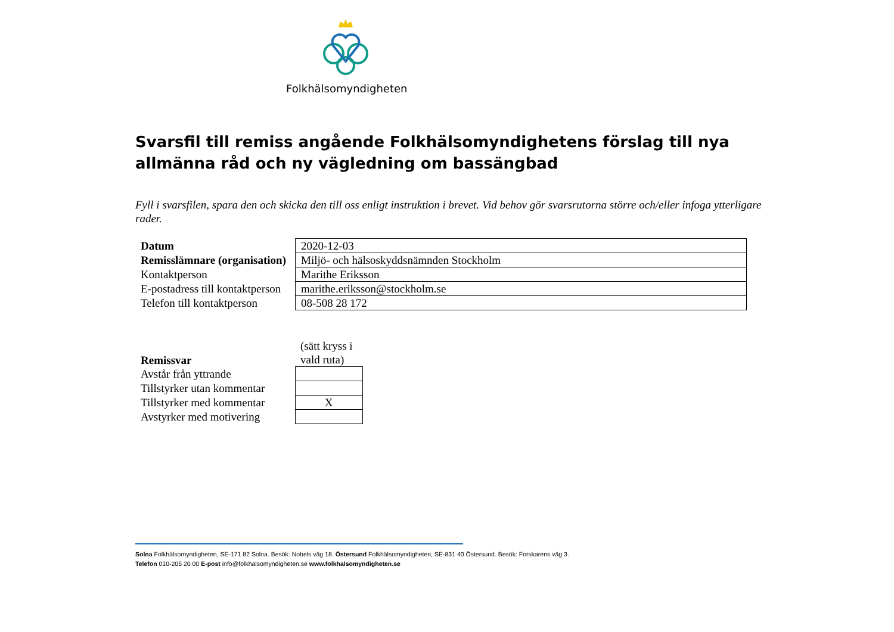Folkhälsomyndigheten
Svarsfil till remiss angående Folkhälsomyndighetens förslag till nya allmänna råd och ny vägledning om bassängbad
Fyll i svarsfilen, spara den och skicka den till oss enligt instruktion i brevet. Vid behov gör svarsrutorna större och/eller infoga ytterligare rader.
| Datum | 2020-12-03 |
| Remisslämnare (organisation) | Miljö- och hälsoskyddsnämnden Stockholm |
| Kontaktperson | Marithe Eriksson |
| E-postadress till kontaktperson | marithe.eriksson@stockholm.se |
| Telefon till kontaktperson | 08-508 28 172 |
| Remissvar | (sätt kryss i vald ruta) |
| Avstår från yttrande | |
| Tillstyrker utan kommentar | |
| Tillstyrker med kommentar | X |
| Avstyrker med motivering | |
Solna Folkhälsomyndigheten, SE-171 82 Solna. Besök: Nobels väg 18. Östersund Folkhälsomyndigheten, SE-831 40 Östersund. Besök: Forskarens väg 3.
Telefon 010-205 20 00 E-post info@folkhalsomyndigheten.se www.folkhalsomyndigheten.se